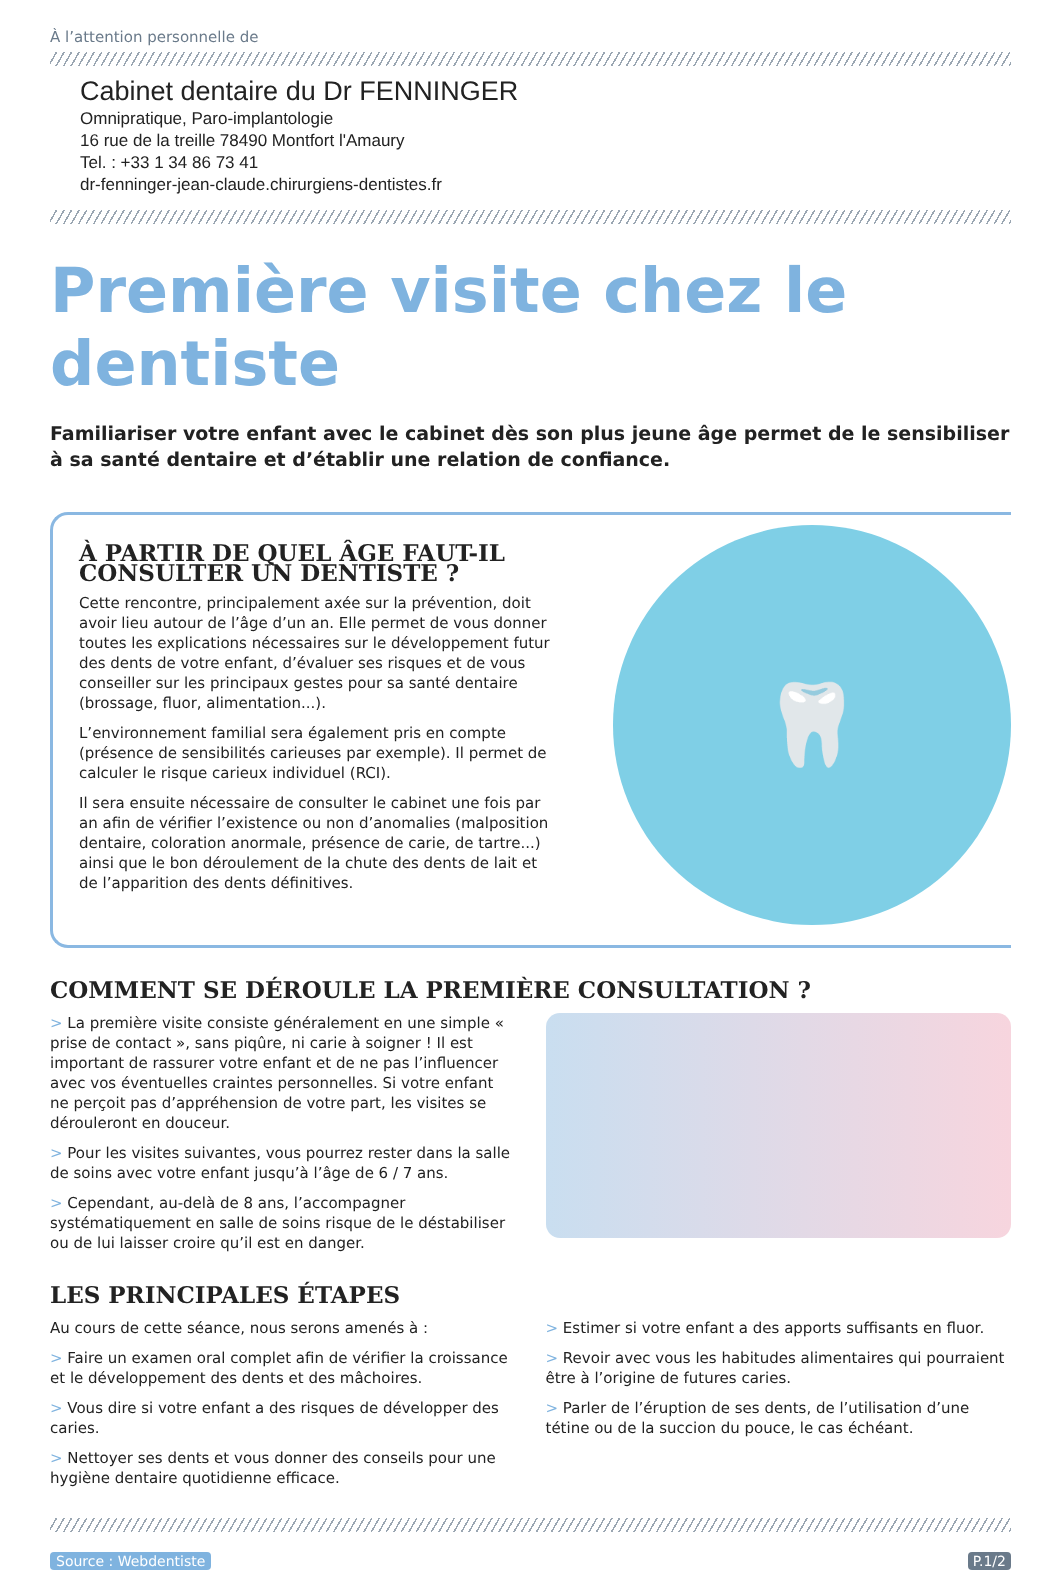À l’attention personnelle de
Cabinet dentaire du Dr FENNINGER
Omnipratique, Paro-implantologie
16 rue de la treille 78490 Montfort l'Amaury
Tel. : +33 1 34 86 73 41
dr-fenninger-jean-claude.chirurgiens-dentistes.fr
Première visite chez le dentiste
Familiariser votre enfant avec le cabinet dès son plus jeune âge permet de le sensibiliser à sa santé dentaire et d’établir une relation de confiance.
À PARTIR DE QUEL ÂGE FAUT-IL CONSULTER UN DENTISTE ?
Cette rencontre, principalement axée sur la prévention, doit avoir lieu autour de l’âge d’un an. Elle permet de vous donner toutes les explications nécessaires sur le développement futur des dents de votre enfant, d’évaluer ses risques et de vous conseiller sur les principaux gestes pour sa santé dentaire (brossage, fluor, alimentation...).
L’environnement familial sera également pris en compte (présence de sensibilités carieuses par exemple). Il permet de calculer le risque carieux individuel (RCI).
Il sera ensuite nécessaire de consulter le cabinet une fois par an afin de vérifier l’existence ou non d’anomalies (malposition dentaire, coloration anormale, présence de carie, de tartre...) ainsi que le bon déroulement de la chute des dents de lait et de l’apparition des dents définitives.
🦷
COMMENT SE DÉROULE LA PREMIÈRE CONSULTATION ?
> La première visite consiste généralement en une simple « prise de contact », sans piqûre, ni carie à soigner ! Il est important de rassurer votre enfant et de ne pas l’influencer avec vos éventuelles craintes personnelles. Si votre enfant ne perçoit pas d’appréhension de votre part, les visites se dérouleront en douceur.
> Pour les visites suivantes, vous pourrez rester dans la salle de soins avec votre enfant jusqu’à l’âge de 6 / 7 ans.
> Cependant, au-delà de 8 ans, l’accompagner systématiquement en salle de soins risque de le déstabiliser ou de lui laisser croire qu’il est en danger.
LES PRINCIPALES ÉTAPES
Au cours de cette séance, nous serons amenés à :
> Faire un examen oral complet afin de vérifier la croissance et le développement des dents et des mâchoires.
> Vous dire si votre enfant a des risques de développer des caries.
> Nettoyer ses dents et vous donner des conseils pour une hygiène dentaire quotidienne efficace.
> Estimer si votre enfant a des apports suffisants en fluor.
> Revoir avec vous les habitudes alimentaires qui pourraient être à l’origine de futures caries.
> Parler de l’éruption de ses dents, de l’utilisation d’une tétine ou de la succion du pouce, le cas échéant.
Source : Webdentiste P.1/2